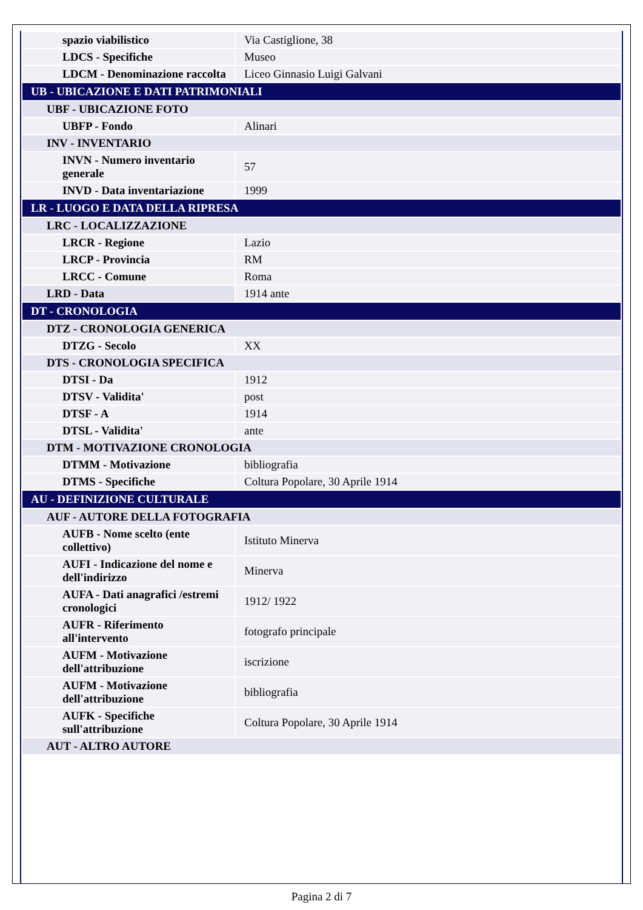| spazio viabilistico | Via Castiglione, 38 |
| LDCS - Specifiche | Museo |
| LDCM - Denominazione raccolta | Liceo Ginnasio Luigi Galvani |
| UB - UBICAZIONE E DATI PATRIMONIALI | |
| UBF - UBICAZIONE FOTO | |
| UBFP - Fondo | Alinari |
| INV - INVENTARIO | |
| INVN - Numero inventario generale | 57 |
| INVD - Data inventariazione | 1999 |
| LR - LUOGO E DATA DELLA RIPRESA | |
| LRC - LOCALIZZAZIONE | |
| LRCR - Regione | Lazio |
| LRCP - Provincia | RM |
| LRCC - Comune | Roma |
| LRD - Data | 1914 ante |
| DT - CRONOLOGIA | |
| DTZ - CRONOLOGIA GENERICA | |
| DTZG - Secolo | XX |
| DTS - CRONOLOGIA SPECIFICA | |
| DTSI - Da | 1912 |
| DTSV - Validita' | post |
| DTSF - A | 1914 |
| DTSL - Validita' | ante |
| DTM - MOTIVAZIONE CRONOLOGIA | |
| DTMM - Motivazione | bibliografia |
| DTMS - Specifiche | Coltura Popolare, 30 Aprile 1914 |
| AU - DEFINIZIONE CULTURALE | |
| AUF - AUTORE DELLA FOTOGRAFIA | |
| AUFB - Nome scelto (ente collettivo) | Istituto Minerva |
| AUFI - Indicazione del nome e dell'indirizzo | Minerva |
| AUFA - Dati anagrafici /estremi cronologici | 1912/ 1922 |
| AUFR - Riferimento all'intervento | fotografo principale |
| AUFM - Motivazione dell'attribuzione | iscrizione |
| AUFM - Motivazione dell'attribuzione | bibliografia |
| AUFK - Specifiche sull'attribuzione | Coltura Popolare, 30 Aprile 1914 |
| AUT - ALTRO AUTORE | |
Pagina 2 di 7